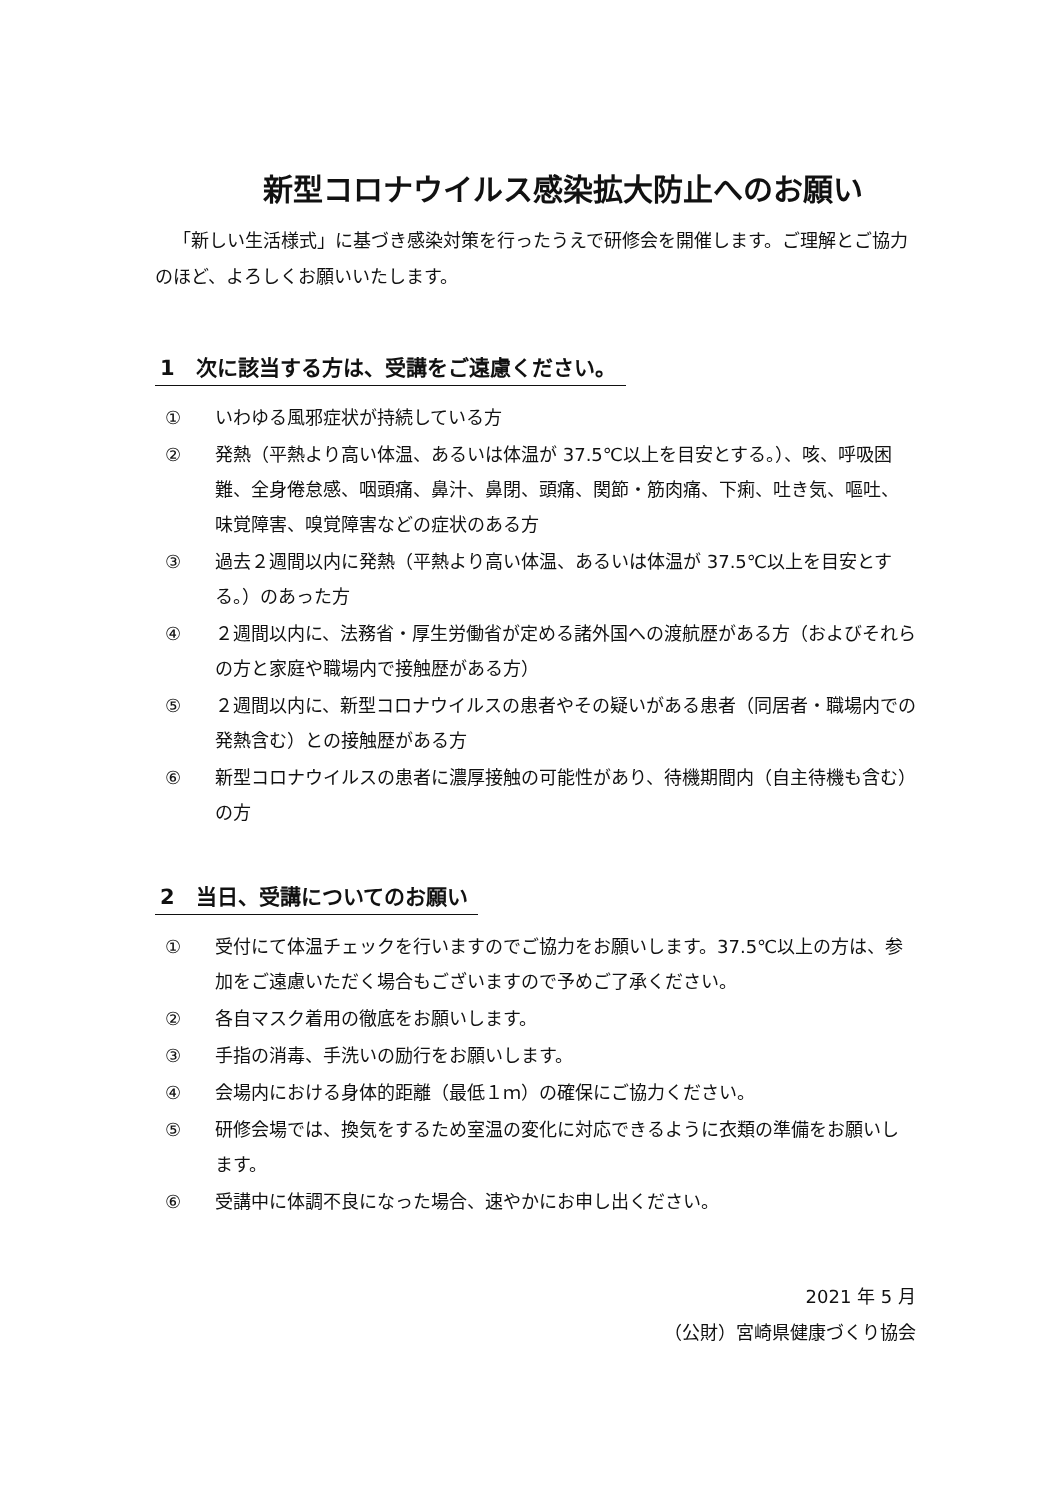新型コロナウイルス感染拡大防止へのお願い
「新しい生活様式」に基づき感染対策を行ったうえで研修会を開催します。ご理解とご協力のほど、よろしくお願いいたします。
1　次に該当する方は、受講をご遠慮ください。
① いわゆる風邪症状が持続している方
② 発熱（平熱より高い体温、あるいは体温が 37.5℃以上を目安とする。）、咳、呼吸困難、全身倦怠感、咽頭痛、鼻汁、鼻閉、頭痛、関節・筋肉痛、下痢、吐き気、嘔吐、味覚障害、嗅覚障害などの症状のある方
③ 過去２週間以内に発熱（平熱より高い体温、あるいは体温が 37.5℃以上を目安とする。）のあった方
④ ２週間以内に、法務省・厚生労働省が定める諸外国への渡航歴がある方（およびそれらの方と家庭や職場内で接触歴がある方）
⑤ ２週間以内に、新型コロナウイルスの患者やその疑いがある患者（同居者・職場内での発熱含む）との接触歴がある方
⑥ 新型コロナウイルスの患者に濃厚接触の可能性があり、待機期間内（自主待機も含む）の方
2　当日、受講についてのお願い
① 受付にて体温チェックを行いますのでご協力をお願いします。37.5℃以上の方は、参加をご遠慮いただく場合もございますので予めご了承ください。
② 各自マスク着用の徹底をお願いします。
③ 手指の消毒、手洗いの励行をお願いします。
④ 会場内における身体的距離（最低１ｍ）の確保にご協力ください。
⑤ 研修会場では、換気をするため室温の変化に対応できるように衣類の準備をお願いします。
⑥ 受講中に体調不良になった場合、速やかにお申し出ください。
2021 年 5 月
（公財）宮崎県健康づくり協会